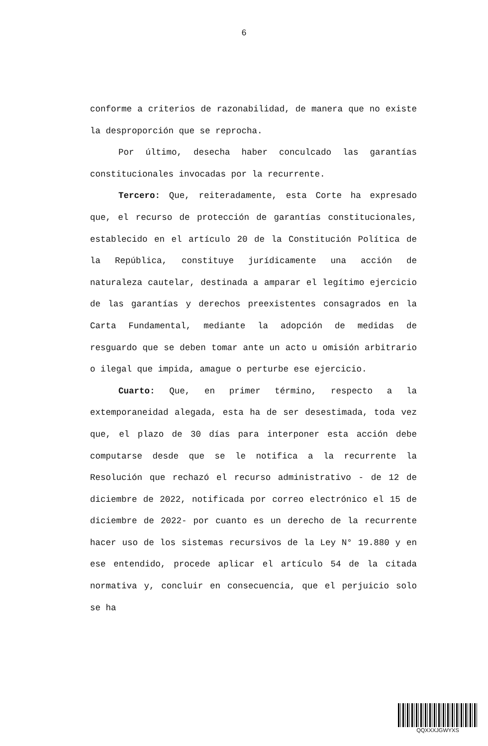6
conforme a criterios de razonabilidad, de manera que no existe la desproporción que se reprocha.
Por último, desecha haber conculcado las garantías constitucionales invocadas por la recurrente.
Tercero: Que, reiteradamente, esta Corte ha expresado que, el recurso de protección de garantías constitucionales, establecido en el artículo 20 de la Constitución Política de la República, constituye jurídicamente una acción de naturaleza cautelar, destinada a amparar el legítimo ejercicio de las garantías y derechos preexistentes consagrados en la Carta Fundamental, mediante la adopción de medidas de resguardo que se deben tomar ante un acto u omisión arbitrario o ilegal que impida, amague o perturbe ese ejercicio.
Cuarto: Que, en primer término, respecto a la extemporaneidad alegada, esta ha de ser desestimada, toda vez que, el plazo de 30 días para interponer esta acción debe computarse desde que se le notifica a la recurrente la Resolución que rechazó el recurso administrativo - de 12 de diciembre de 2022, notificada por correo electrónico el 15 de diciembre de 2022- por cuanto es un derecho de la recurrente hacer uso de los sistemas recursivos de la Ley N° 19.880 y en ese entendido, procede aplicar el artículo 54 de la citada normativa y, concluir en consecuencia, que el perjuicio solo se ha
QQXXXJGWYXS